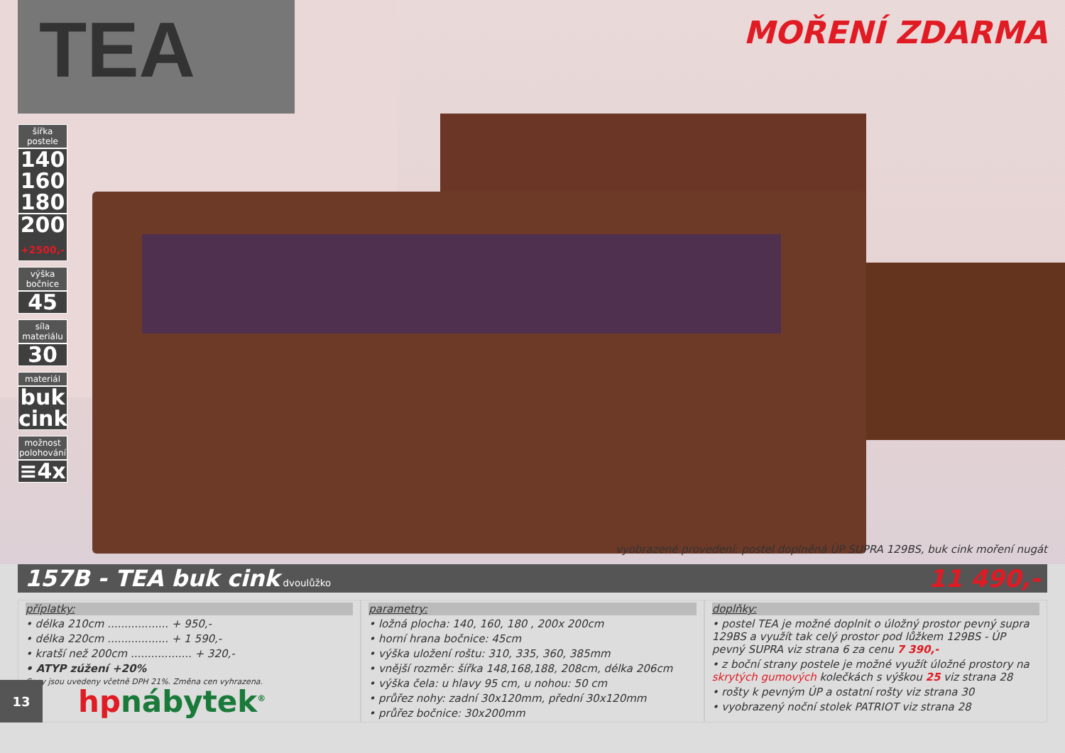šířka postele
140
160
180
200
+2500,-
výška bočnice
45
síla materiálu
30
materiál
buk
cink
možnost polohování
≡4x
TEA
MOŘENÍ ZDARMA
vyobrazené provedení: postel doplněná ÚP SUPRA 129BS, buk cink moření nugát
157B - TEA buk cink dvoulůžko 11 490,-
příplatky:
• délka 210cm .................. + 950,-
• délka 220cm .................. + 1 590,-
• kratší než 200cm .................. + 320,-
• ATYP zúžení +20%
Ceny jsou uvedeny včetně DPH 21%. Změna cen vyhrazena.
parametry:
• ložná plocha: 140, 160, 180 , 200x 200cm
• horní hrana bočnice: 45cm
• výška uložení roštu: 310, 335, 360, 385mm
• vnější rozměr: šířka 148,168,188, 208cm, délka 206cm
• výška čela: u hlavy 95 cm, u nohou: 50 cm
• průřez nohy: zadní 30x120mm, přední 30x120mm
• průřez bočnice: 30x200mm
doplňky:
• postel TEA je možné doplnit o úložný prostor pevný supra 129BS a využít tak celý prostor pod lůžkem 129BS - ÚP pevný SUPRA viz strana 6 za cenu 7 390,-
• z boční strany postele je možné využít úložné prostory na skrytých gumových kolečkách s výškou 25 viz strana 28
• rošty k pevným ÚP a ostatní rošty viz strana 30
• vyobrazený noční stolek PATRIOT viz strana 28
13
hpnábytek<sup>®</sup>